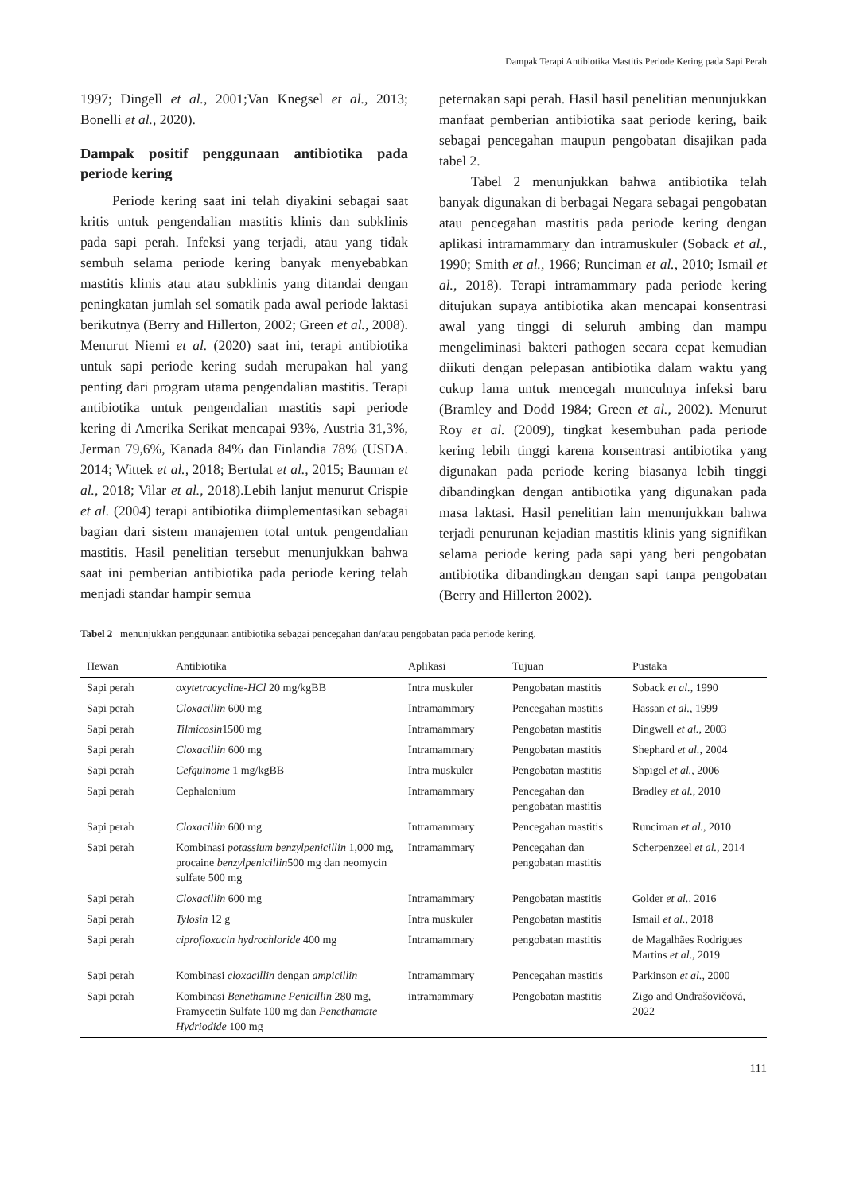Dampak Terapi Antibiotika Mastitis Periode Kering pada Sapi Perah
1997; Dingell et al., 2001;Van Knegsel et al., 2013; Bonelli et al., 2020).
Dampak positif penggunaan antibiotika pada periode kering
Periode kering saat ini telah diyakini sebagai saat kritis untuk pengendalian mastitis klinis dan subklinis pada sapi perah. Infeksi yang terjadi, atau yang tidak sembuh selama periode kering banyak menyebabkan mastitis klinis atau atau subklinis yang ditandai dengan peningkatan jumlah sel somatik pada awal periode laktasi berikutnya (Berry and Hillerton, 2002; Green et al., 2008). Menurut Niemi et al. (2020) saat ini, terapi antibiotika untuk sapi periode kering sudah merupakan hal yang penting dari program utama pengendalian mastitis. Terapi antibiotika untuk pengendalian mastitis sapi periode kering di Amerika Serikat mencapai 93%, Austria 31,3%, Jerman 79,6%, Kanada 84% dan Finlandia 78% (USDA. 2014; Wittek et al., 2018; Bertulat et al., 2015; Bauman et al., 2018; Vilar et al., 2018).Lebih lanjut menurut Crispie et al. (2004) terapi antibiotika diimplementasikan sebagai bagian dari sistem manajemen total untuk pengendalian mastitis. Hasil penelitian tersebut menunjukkan bahwa saat ini pemberian antibiotika pada periode kering telah menjadi standar hampir semua
peternakan sapi perah. Hasil hasil penelitian menunjukkan manfaat pemberian antibiotika saat periode kering, baik sebagai pencegahan maupun pengobatan disajikan pada tabel 2.
Tabel 2 menunjukkan bahwa antibiotika telah banyak digunakan di berbagai Negara sebagai pengobatan atau pencegahan mastitis pada periode kering dengan aplikasi intramammary dan intramuskuler (Soback et al., 1990; Smith et al., 1966; Runciman et al., 2010; Ismail et al., 2018). Terapi intramammary pada periode kering ditujukan supaya antibiotika akan mencapai konsentrasi awal yang tinggi di seluruh ambing dan mampu mengeliminasi bakteri pathogen secara cepat kemudian diikuti dengan pelepasan antibiotika dalam waktu yang cukup lama untuk mencegah munculnya infeksi baru (Bramley and Dodd 1984; Green et al., 2002). Menurut Roy et al. (2009), tingkat kesembuhan pada periode kering lebih tinggi karena konsentrasi antibiotika yang digunakan pada periode kering biasanya lebih tinggi dibandingkan dengan antibiotika yang digunakan pada masa laktasi. Hasil penelitian lain menunjukkan bahwa terjadi penurunan kejadian mastitis klinis yang signifikan selama periode kering pada sapi yang beri pengobatan antibiotika dibandingkan dengan sapi tanpa pengobatan (Berry and Hillerton 2002).
Tabel 2 menunjukkan penggunaan antibiotika sebagai pencegahan dan/atau pengobatan pada periode kering.
| Hewan | Antibiotika | Aplikasi | Tujuan | Pustaka |
| --- | --- | --- | --- | --- |
| Sapi perah | oxytetracycline-HCl 20 mg/kgBB | Intra muskuler | Pengobatan mastitis | Soback et al., 1990 |
| Sapi perah | Cloxacillin 600 mg | Intramammary | Pencegahan mastitis | Hassan et al., 1999 |
| Sapi perah | Tilmicosin 1500 mg | Intramammary | Pengobatan mastitis | Dingwell et al., 2003 |
| Sapi perah | Cloxacillin 600 mg | Intramammary | Pengobatan mastitis | Shephard et al., 2004 |
| Sapi perah | Cefquinome 1 mg/kgBB | Intra muskuler | Pengobatan mastitis | Shpigel et al., 2006 |
| Sapi perah | Cephalonium | Intramammary | Pencegahan dan pengobatan mastitis | Bradley et al., 2010 |
| Sapi perah | Cloxacillin 600 mg | Intramammary | Pencegahan mastitis | Runciman et al., 2010 |
| Sapi perah | Kombinasi potassium benzylpenicillin 1,000 mg, procaine benzylpenicillin 500 mg dan neomycin sulfate 500 mg | Intramammary | Pencegahan dan pengobatan mastitis | Scherpenzeel et al., 2014 |
| Sapi perah | Cloxacillin 600 mg | Intramammary | Pengobatan mastitis | Golder et al., 2016 |
| Sapi perah | Tylosin 12 g | Intra muskuler | Pengobatan mastitis | Ismail et al., 2018 |
| Sapi perah | ciprofloxacin hydrochloride 400 mg | Intramammary | pengobatan mastitis | de Magalhães Rodrigues Martins et al ., 2019 |
| Sapi perah | Kombinasi cloxacillin dengan ampicillin | Intramammary | Pencegahan mastitis | Parkinson et al., 2000 |
| Sapi perah | Kombinasi Benethamine Penicillin 280 mg, Framycetin Sulfate 100 mg dan Penethamate Hydriodide 100 mg | intramammary | Pengobatan mastitis | Zigo and Ondrašovičová, 2022 |
111